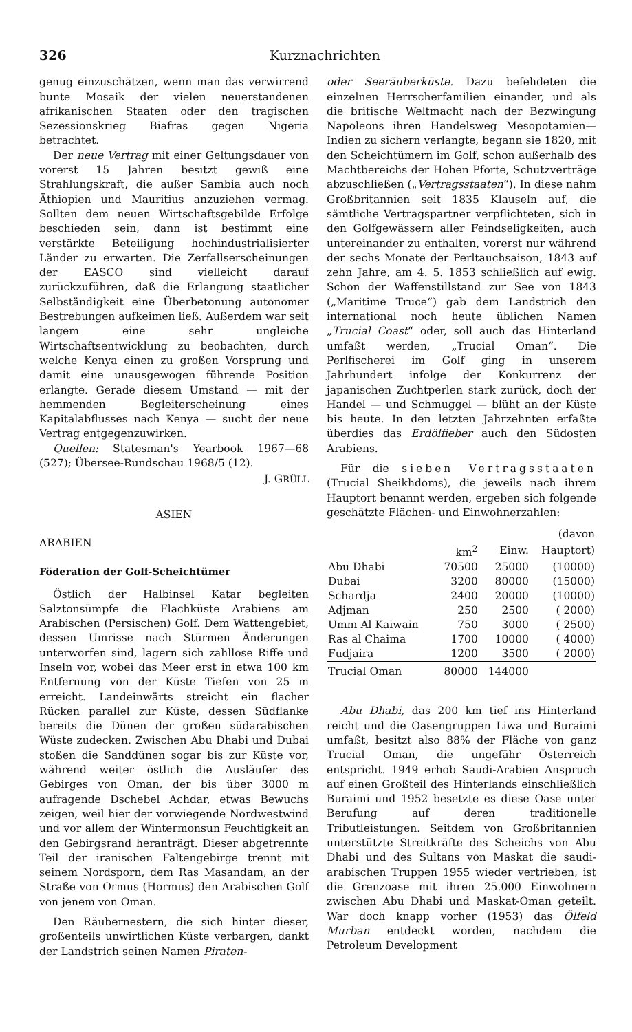326 Kurznachrichten
genug einzuschätzen, wenn man das verwirrend bunte Mosaik der vielen neuerstandenen afrikanischen Staaten oder den tragischen Sezessionskrieg Biafras gegen Nigeria betrachtet.
Der neue Vertrag mit einer Geltungsdauer von vorerst 15 Jahren besitzt gewiß eine Strahlungskraft, die außer Sambia auch noch Äthiopien und Mauritius anzuziehen vermag. Sollten dem neuen Wirtschaftsgebilde Erfolge beschieden sein, dann ist bestimmt eine verstärkte Beteiligung hochindustrialisierter Länder zu erwarten. Die Zerfallserscheinungen der EASCO sind vielleicht darauf zurückzuführen, daß die Erlangung staatlicher Selbständigkeit eine Überbetonung autonomer Bestrebungen aufkeimen ließ. Außerdem war seit langem eine sehr ungleiche Wirtschaftsentwicklung zu beobachten, durch welche Kenya einen zu großen Vorsprung und damit eine unausgewogen führende Position erlangte. Gerade diesem Umstand — mit der hemmenden Begleiterscheinung eines Kapitalabflusses nach Kenya — sucht der neue Vertrag entgegenzuwirken.
Quellen: Statesman's Yearbook 1967—68 (527); Übersee-Rundschau 1968/5 (12).
J. GRÜLL
ASIEN
ARABIEN
Föderation der Golf-Scheichtümer
Östlich der Halbinsel Katar begleiten Salztonsümpfe die Flachküste Arabiens am Arabischen (Persischen) Golf. Dem Wattengebiet, dessen Umrisse nach Stürmen Änderungen unterworfen sind, lagern sich zahllose Riffe und Inseln vor, wobei das Meer erst in etwa 100 km Entfernung von der Küste Tiefen von 25 m erreicht. Landeinwärts streicht ein flacher Rücken parallel zur Küste, dessen Südflanke bereits die Dünen der großen südarabischen Wüste zudecken. Zwischen Abu Dhabi und Dubai stoßen die Sanddünen sogar bis zur Küste vor, während weiter östlich die Ausläufer des Gebirges von Oman, der bis über 3000 m aufragende Dschebel Achdar, etwas Bewuchs zeigen, weil hier der vorwiegende Nordwestwind und vor allem der Wintermonsun Feuchtigkeit an den Gebirgsrand heranträgt. Dieser abgetrennte Teil der iranischen Faltengebirge trennt mit seinem Nordsporn, dem Ras Masandam, an der Straße von Ormus (Hormus) den Arabischen Golf von jenem von Oman.
Den Räubernestern, die sich hinter dieser, großenteils unwirtlichen Küste verbargen, dankt der Landstrich seinen Namen Piraten-
oder Seeräuberküste. Dazu befehdeten die einzelnen Herrscherfamilien einander, und als die britische Weltmacht nach der Bezwingung Napoleons ihren Handelsweg Mesopotamien—Indien zu sichern verlangte, begann sie 1820, mit den Scheichtümern im Golf, schon außerhalb des Machtbereichs der Hohen Pforte, Schutzverträge abzuschließen („Vertragsstaaten“). In diese nahm Großbritannien seit 1835 Klauseln auf, die sämtliche Vertragspartner verpflichteten, sich in den Golfgewässern aller Feindseligkeiten, auch untereinander zu enthalten, vorerst nur während der sechs Monate der Perltauchsaison, 1843 auf zehn Jahre, am 4. 5. 1853 schließlich auf ewig. Schon der Waffenstillstand zur See von 1843 („Maritime Truce“) gab dem Landstrich den international noch heute üblichen Namen „Trucial Coast“ oder, soll auch das Hinterland umfaßt werden, „Trucial Oman“. Die Perlfischerei im Golf ging in unserem Jahrhundert infolge der Konkurrenz der japanischen Zuchtperlen stark zurück, doch der Handel — und Schmuggel — blüht an der Küste bis heute. In den letzten Jahrzehnten erfaßte überdies das Erdölfieber auch den Südosten Arabiens.
Für die sieben Vertragsstaaten (Trucial Sheikhdoms), die jeweils nach ihrem Hauptort benannt werden, ergeben sich folgende geschätzte Flächen- und Einwohnerzahlen:
| | | | (davon |
| --- | --- | --- | --- |
| | km<sup>2</sup> | Einw. | Hauptort) |
| Abu Dhabi | 70500 | 25000 | (10000) |
| Dubai | 3200 | 80000 | (15000) |
| Schardja | 2400 | 20000 | (10000) |
| Adjman | 250 | 2500 | ( 2000) |
| Umm Al Kaiwain | 750 | 3000 | ( 2500) |
| Ras al Chaima | 1700 | 10000 | ( 4000) |
| Fudjaira | 1200 | 3500 | ( 2000) |
| Trucial Oman | 80000 | 144000 | |
Abu Dhabi, das 200 km tief ins Hinterland reicht und die Oasengruppen Liwa und Buraimi umfaßt, besitzt also 88% der Fläche von ganz Trucial Oman, die ungefähr Österreich entspricht. 1949 erhob Saudi-Arabien Anspruch auf einen Großteil des Hinterlands einschließlich Buraimi und 1952 besetzte es diese Oase unter Berufung auf deren traditionelle Tributleistungen. Seitdem von Großbritannien unterstützte Streitkräfte des Scheichs von Abu Dhabi und des Sultans von Maskat die saudi-arabischen Truppen 1955 wieder vertrieben, ist die Grenzoase mit ihren 25.000 Einwohnern zwischen Abu Dhabi und Maskat-Oman geteilt. War doch knapp vorher (1953) das Ölfeld Murban entdeckt worden, nachdem die Petroleum Development